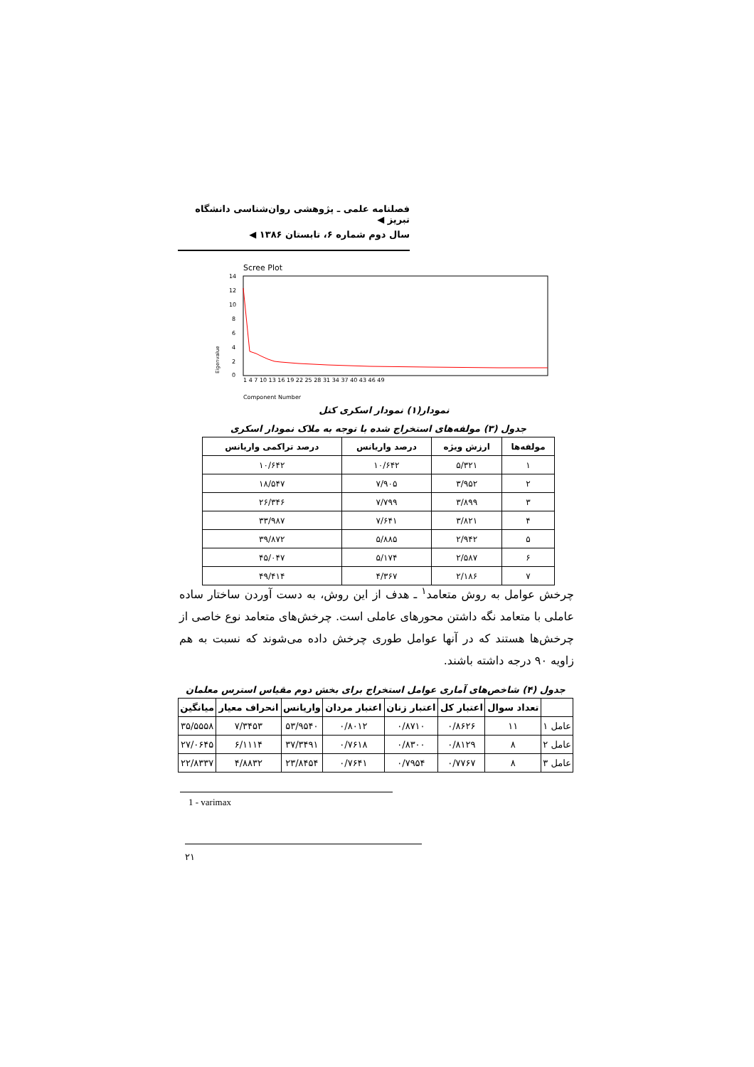فصلنامه علمی ـ پژوهشی روان‌شناسی دانشگاه تبریز ◀
سال دوم شماره ۶، تابستان ۱۳۸۶ ◀
Scree Plot
14
12
10
8
6
4
2
0
Eigenvalue
1 4 7 10 13 16 19 22 25 28 31 34 37 40 43 46 49
Component Number
نمودار(۱) نمودار اسکری کتل
جدول (۳) مولفه‌های استخراج شده با توجه به ملاک نمودار اسکری
| مولفه‌ها | ارزش ویژه | درصد واریانس | درصد تراکمی واریانس |
| --- | --- | --- | --- |
| ۱ | ۵/۳۲۱ | ۱۰/۶۴۲ | ۱۰/۶۴۲ |
| ۲ | ۳/۹۵۲ | ۷/۹۰۵ | ۱۸/۵۴۷ |
| ۳ | ۳/۸۹۹ | ۷/۷۹۹ | ۲۶/۳۴۶ |
| ۴ | ۳/۸۲۱ | ۷/۶۴۱ | ۳۳/۹۸۷ |
| ۵ | ۲/۹۴۲ | ۵/۸۸۵ | ۳۹/۸۷۲ |
| ۶ | ۲/۵۸۷ | ۵/۱۷۴ | ۴۵/۰۴۷ |
| ۷ | ۲/۱۸۶ | ۴/۳۶۷ | ۴۹/۴۱۴ |
چرخش عوامل به روش متعامد<sup>۱</sup> ـ هدف از این روش، به دست آوردن ساختار ساده عاملی با متعامد نگه داشتن محورهای عاملی است. چرخش‌های متعامد نوع خاصی از چرخش‌ها هستند که در آنها عوامل طوری چرخش داده می‌شوند که نسبت به هم زاویه ۹۰ درجه داشته باشند.
جدول (۴) شاخص‌های آماری عوامل استخراج برای بخش دوم مقیاس استرس معلمان
| | تعداد سوال | اعتبار کل | اعتبار زنان | اعتبار مردان | واریانس | انحراف معیار | میانگین |
| --- | --- | --- | --- | --- | --- | --- | --- |
| عامل ۱ | ۱۱ | ۰/۸۶۲۶ | ۰/۸۷۱۰ | ۰/۸۰۱۲ | ۵۳/۹۵۴۰ | ۷/۳۴۵۳ | ۳۵/۵۵۵۸ |
| عامل ۲ | ۸ | ۰/۸۱۲۹ | ۰/۸۳۰۰ | ۰/۷۶۱۸ | ۳۷/۳۴۹۱ | ۶/۱۱۱۴ | ۲۷/۰۶۴۵ |
| عامل ۳ | ۸ | ۰/۷۷۶۷ | ۰/۷۹۵۴ | ۰/۷۶۴۱ | ۲۳/۸۴۵۴ | ۴/۸۸۳۲ | ۲۲/۸۳۳۷ |
1 - varimax
۲۱